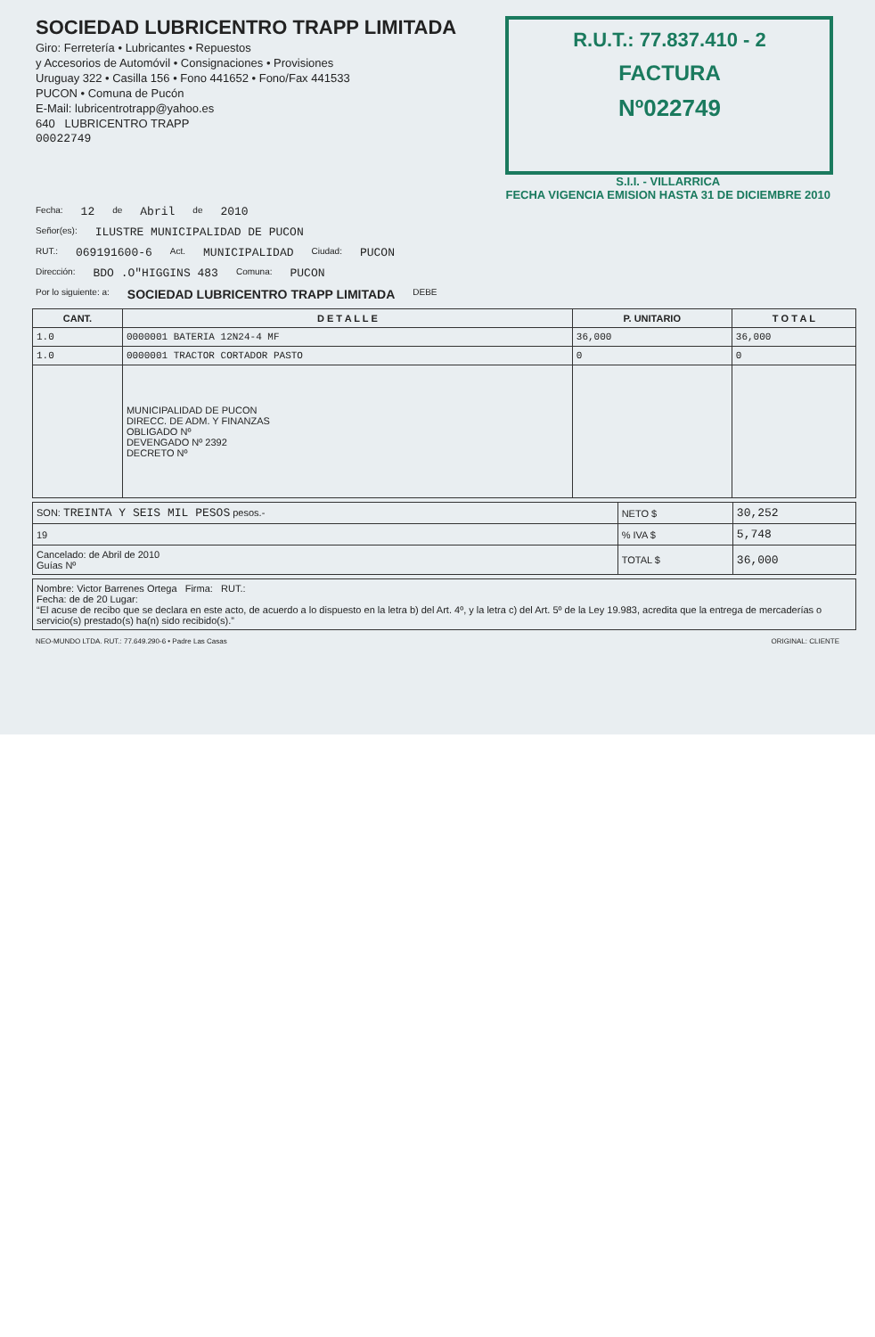SOCIEDAD LUBRICENTRO TRAPP LIMITADA
Giro: Ferretería • Lubricantes • Repuestos
y Accesorios de Automóvil • Consignaciones • Provisiones
Uruguay 322 • Casilla 156 • Fono 441652 • Fono/Fax 441533
PUCON • Comuna de Pucón
E-Mail: lubricentrotrapp@yahoo.es
640 LUBRICENTRO TRAPP
00022749
R.U.T.: 77.837.410 - 2
FACTURA
Nº022749
S.I.I. - VILLARRICA
FECHA VIGENCIA EMISION HASTA 31 DE DICIEMBRE 2010
Fecha: 12 de Abril de 2010
Señor(es): ILUSTRE MUNICIPALIDAD DE PUCON
RUT.: 069191600-6 Act. MUNICIPALIDAD Ciudad: PUCON
Dirección: BDO .O"HIGGINS 483 Comuna: PUCON
Por lo siguiente: a: SOCIEDAD LUBRICENTRO TRAPP LIMITADA DEBE
| CANT. | D E T A L L E | P. UNITARIO | T O T A L |
| --- | --- | --- | --- |
| 1.0 | 0000001 BATERIA 12N24-4 MF | 36,000 | 36,000 |
| 1.0 | 0000001 TRACTOR CORTADOR PASTO | 0 | 0 |
| | MUNICIPALIDAD DE PUCON DIRECC. DE ADM. Y FINANZAS OBLIGADO Nº DEVENGADO Nº 2392 DECRETO Nº | | |
| SON: TREINTA Y SEIS MIL PESOS pesos.- | NETO $ | 30,252 |
| 19 | % IVA $ | 5,748 |
| Cancelado: de Abril de 2010 Guías Nº | TOTAL $ | 36,000 |
| Nombre: Victor Barrenes Ortega Firma: RUT.: Fecha: de de 20 Lugar: “El acuse de recibo que se declara en este acto, de acuerdo a lo dispuesto en la letra b) del Art. 4º, y la letra c) del Art. 5º de la Ley 19.983, acredita que la entrega de mercaderías o servicio(s) prestado(s) ha(n) sido recibido(s).” |
NEO-MUNDO LTDA. RUT.: 77.649.290-6 • Padre Las Casas ORIGINAL: CLIENTE